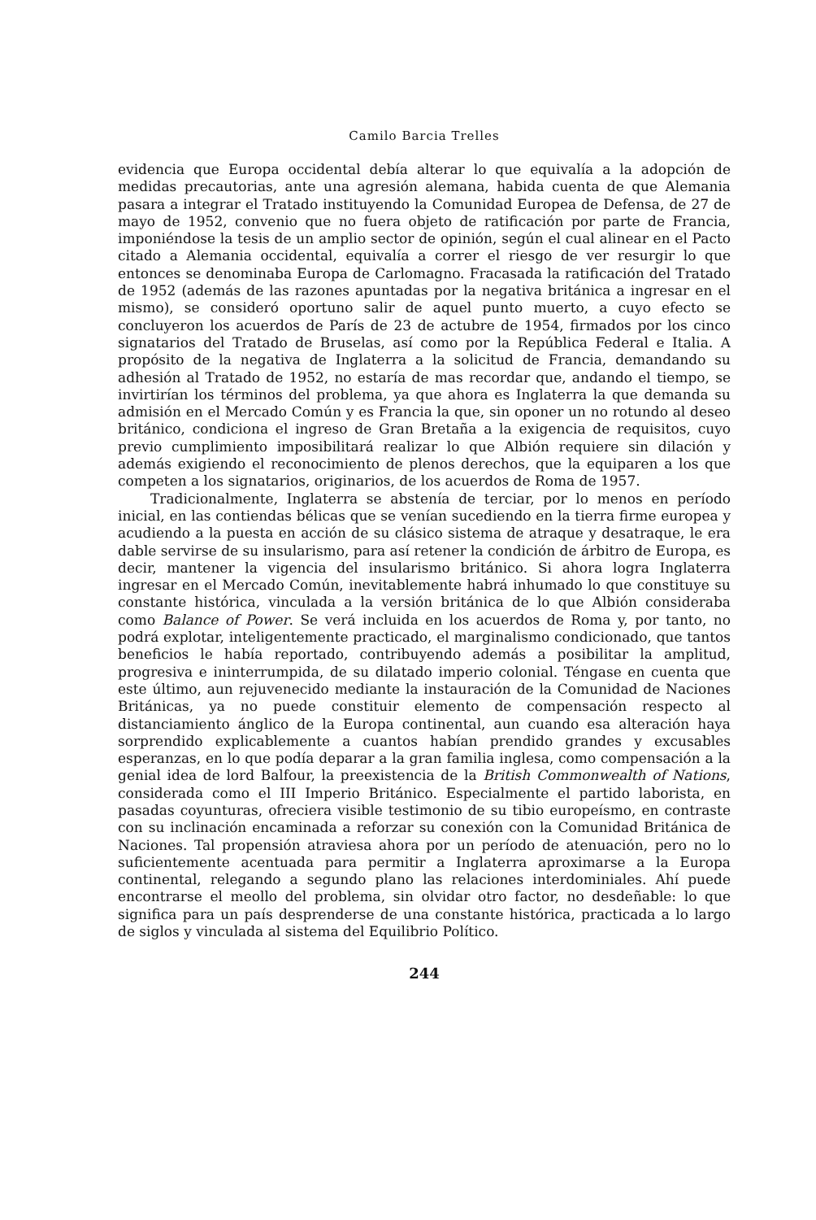Camilo Barcia Trelles
evidencia que Europa occidental debía alterar lo que equivalía a la adopción de medidas precautorias, ante una agresión alemana, habida cuenta de que Alemania pasara a integrar el Tratado instituyendo la Comunidad Europea de Defensa, de 27 de mayo de 1952, convenio que no fuera objeto de ratificación por parte de Francia, imponiéndose la tesis de un amplio sector de opinión, según el cual alinear en el Pacto citado a Alemania occidental, equivalía a correr el riesgo de ver resurgir lo que entonces se denominaba Europa de Carlomagno. Fracasada la ratificación del Tratado de 1952 (además de las razones apuntadas por la negativa británica a ingresar en el mismo), se consideró oportuno salir de aquel punto muerto, a cuyo efecto se concluyeron los acuerdos de París de 23 de actubre de 1954, firmados por los cinco signatarios del Tratado de Bruselas, así como por la República Federal e Italia. A propósito de la negativa de Inglaterra a la solicitud de Francia, demandando su adhesión al Tratado de 1952, no estaría de mas recordar que, andando el tiempo, se invirtirían los términos del problema, ya que ahora es Inglaterra la que demanda su admisión en el Mercado Común y es Francia la que, sin oponer un no rotundo al deseo británico, condiciona el ingreso de Gran Bretaña a la exigencia de requisitos, cuyo previo cumplimiento imposibilitará realizar lo que Albión requiere sin dilación y además exigiendo el reconocimiento de plenos derechos, que la equiparen a los que competen a los signatarios, originarios, de los acuerdos de Roma de 1957.
Tradicionalmente, Inglaterra se abstenía de terciar, por lo menos en período inicial, en las contiendas bélicas que se venían sucediendo en la tierra firme europea y acudiendo a la puesta en acción de su clásico sistema de atraque y desatraque, le era dable servirse de su insularismo, para así retener la condición de árbitro de Europa, es decir, mantener la vigencia del insularismo británico. Si ahora logra Inglaterra ingresar en el Mercado Común, inevitablemente habrá inhumado lo que constituye su constante histórica, vinculada a la versión británica de lo que Albión consideraba como Balance of Power. Se verá incluida en los acuerdos de Roma y, por tanto, no podrá explotar, inteligentemente practicado, el marginalismo condicionado, que tantos beneficios le había reportado, contribuyendo además a posibilitar la amplitud, progresiva e ininterrumpida, de su dilatado imperio colonial. Téngase en cuenta que este último, aun rejuvenecido mediante la instauración de la Comunidad de Naciones Británicas, ya no puede constituir elemento de compensación respecto al distanciamiento ánglico de la Europa continental, aun cuando esa alteración haya sorprendido explicablemente a cuantos habían prendido grandes y excusables esperanzas, en lo que podía deparar a la gran familia inglesa, como compensación a la genial idea de lord Balfour, la preexistencia de la British Commonwealth of Nations, considerada como el III Imperio Británico. Especialmente el partido laborista, en pasadas coyunturas, ofreciera visible testimonio de su tibio europeísmo, en contraste con su inclinación encaminada a reforzar su conexión con la Comunidad Británica de Naciones. Tal propensión atraviesa ahora por un período de atenuación, pero no lo suficientemente acentuada para permitir a Inglaterra aproximarse a la Europa continental, relegando a segundo plano las relaciones interdominiales. Ahí puede encontrarse el meollo del problema, sin olvidar otro factor, no desdeñable: lo que significa para un país desprenderse de una constante histórica, practicada a lo largo de siglos y vinculada al sistema del Equilibrio Político.
244